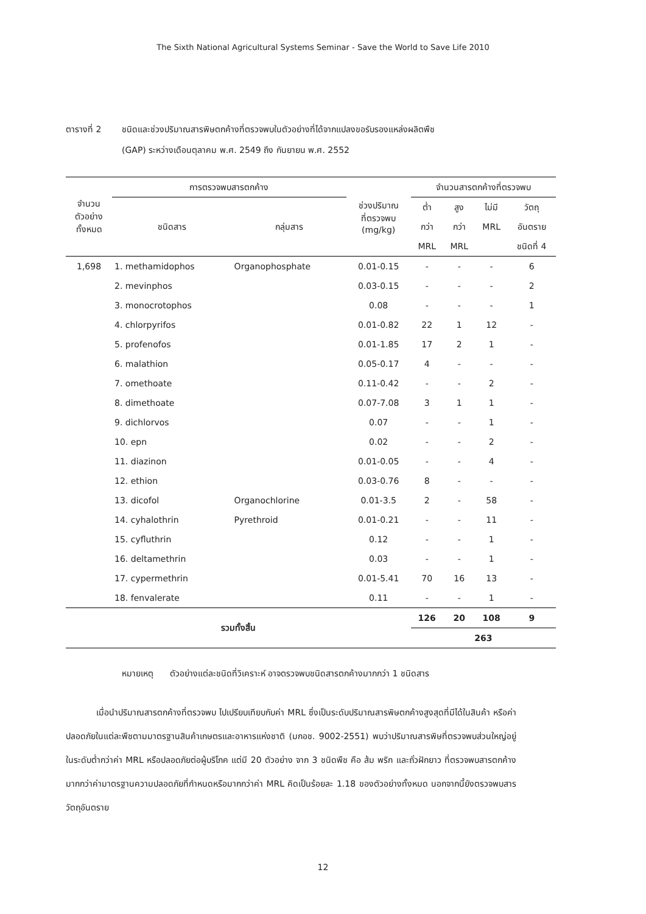The Sixth National Agricultural Systems Seminar - Save the World to Save Life 2010
ตารางที่ 2 ชนิดและช่วงปริมาณสารพิษตกค้างที่ตรวจพบในตัวอย่างที่ได้จากแปลงขอรับรองแหล่งผลิตพืช
(GAP) ระหว่างเดือนตุลาคม พ.ศ. 2549 ถึง กันยายน พ.ศ. 2552
| จำนวน ตัวอย่าง ทั้งหมด | การตรวจพบสารตกค้าง | | ช่วงปริมาณ ที่ตรวจพบ (mg/kg) | จำนวนสารตกค้างที่ตรวจพบ | | | |
| --- | --- | --- | --- | --- | --- | --- | --- |
| | ชนิดสาร | กลุ่มสาร | | ต่ำ | สูง | ไม่มี | วัตถุ |
| | | | | กว่า | กว่า | MRL | อันตราย |
| | | | | MRL | MRL | | ชนิดที่ 4 |
| 1,698 | 1. methamidophos | Organophosphate | 0.01-0.15 | - | - | - | 6 |
| | 2. mevinphos | | 0.03-0.15 | - | - | - | 2 |
| | 3. monocrotophos | | 0.08 | - | - | - | 1 |
| | 4. chlorpyrifos | | 0.01-0.82 | 22 | 1 | 12 | - |
| | 5. profenofos | | 0.01-1.85 | 17 | 2 | 1 | - |
| | 6. malathion | | 0.05-0.17 | 4 | - | - | - |
| | 7. omethoate | | 0.11-0.42 | - | - | 2 | - |
| | 8. dimethoate | | 0.07-7.08 | 3 | 1 | 1 | - |
| | 9. dichlorvos | | 0.07 | - | - | 1 | - |
| | 10. epn | | 0.02 | - | - | 2 | - |
| | 11. diazinon | | 0.01-0.05 | - | - | 4 | - |
| | 12. ethion | | 0.03-0.76 | 8 | - | - | - |
| | 13. dicofol | Organochlorine | 0.01-3.5 | 2 | - | 58 | - |
| | 14. cyhalothrin | Pyrethroid | 0.01-0.21 | - | - | 11 | - |
| | 15. cyfluthrin | | 0.12 | - | - | 1 | - |
| | 16. deltamethrin | | 0.03 | - | - | 1 | - |
| | 17. cypermethrin | | 0.01-5.41 | 70 | 16 | 13 | - |
| | 18. fenvalerate | | 0.11 | - | - | 1 | - |
| รวมทั้งสิ้น | | | | 126 | 20 | 108 | 9 |
| | | | | 263 | | | |
หมายเหตุ ตัวอย่างแต่ละชนิดที่วิเคราะห์ อาจตรวจพบชนิดสารตกค้างมากกว่า 1 ชนิดสาร
เมื่อนำปริมาณสารตกค้างที่ตรวจพบ ไปเปรียบเทียบกับค่า MRL ซึ่งเป็นระดับปริมาณสารพิษตกค้างสูงสุดที่มีได้ในสินค้า หรือค่าปลอดภัยในแต่ละพืชตามมาตรฐานสินค้าเกษตรและอาหารแห่งชาติ (มกอช. 9002-2551) พบว่าปริมาณสารพิษที่ตรวจพบส่วนใหญ่อยู่ในระดับต่ำกว่าค่า MRL หรือปลอดภัยต่อผู้บริโภค แต่มี 20 ตัวอย่าง จาก 3 ชนิดพืช คือ ส้ม พริก และถั่วฝักยาว ที่ตรวจพบสารตกค้างมากกว่าค่ามาตรฐานความปลอดภัยที่กำหนดหรือมากกว่าค่า MRL คิดเป็นร้อยละ 1.18 ของตัวอย่างทั้งหมด นอกจากนี้ยังตรวจพบสารวัตถุอันตราย
12